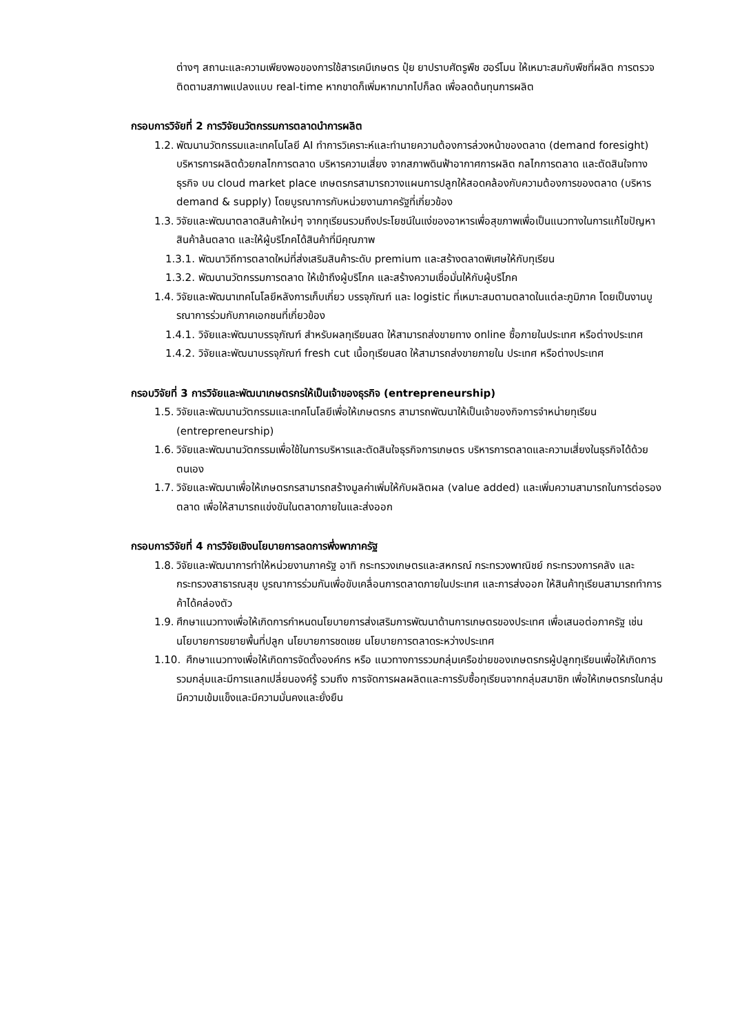ต่างๆ สถานะและความเพียงพอของการใช้สารเคมีเกษตร ปุ๋ย ยาปราบศัตรูพืช ฮอร์โมน ให้เหมาะสมกับพืชที่ผลิต การตรวจติดตามสภาพแปลงแบบ real-time หากขาดก็เพิ่มหากมากไปก็ลด เพื่อลดต้นทุนการผลิต
กรอบการวิจัยที่ 2 การวิจัยนวัตกรรมการตลาดนำการผลิต
1.2. พัฒนานวัตกรรมและเทคโนโลยี AI ทำการวิเคราะห์และทำนายความต้องการล่วงหน้าของตลาด (demand foresight) บริหารการผลิตด้วยกลไกการตลาด บริหารความเสี่ยง จากสภาพดินฟ้าอากาศการผลิต กลไกการตลาด และตัดสินใจทางธุรกิจ บน cloud market place เกษตรกรสามารถวางแผนการปลูกให้สอดคล้องกับความต้องการของตลาด (บริหาร demand & supply) โดยบูรณาการกับหน่วยงานภาครัฐที่เกี่ยวข้อง
1.3. วิจัยและพัฒนาตลาดสินค้าใหม่ๆ จากทุเรียนรวมถึงประโยชน์ในแง่ของอาหารเพื่อสุขภาพเพื่อเป็นแนวทางในการแก้ไขปัญหาสินค้าล้นตลาด และให้ผู้บริโภคได้สินค้าที่มีคุณภาพ
1.3.1. พัฒนาวิถีการตลาดใหม่ที่ส่งเสริมสินค้าระดับ premium และสร้างตลาดพิเศษให้กับทุเรียน
1.3.2. พัฒนานวัตกรรมการตลาด ให้เข้าถึงผู้บริโภค และสร้างความเชื่อมั่นให้กับผู้บริโภค
1.4. วิจัยและพัฒนาเทคโนโลยีหลังการเก็บเกี่ยว บรรจุภัณฑ์ และ logistic ที่เหมาะสมตามตลาดในแต่ละภูมิภาค โดยเป็นงานบูรณาการร่วมกับภาคเอกชนที่เกี่ยวข้อง
1.4.1. วิจัยและพัฒนาบรรจุภัณฑ์ สำหรับผลทุเรียนสด ให้สามารถส่งขายทาง online ซื้อภายในประเทศ หรือต่างประเทศ
1.4.2. วิจัยและพัฒนาบรรจุภัณฑ์ fresh cut เนื้อทุเรียนสด ให้สามารถส่งขายภายใน ประเทศ หรือต่างประเทศ
กรอบวิจัยที่ 3 การวิจัยและพัฒนาเกษตรกรให้เป็นเจ้าของธุรกิจ (entrepreneurship)
1.5. วิจัยและพัฒนานวัตกรรมและเทคโนโลยีเพื่อให้เกษตรกร สามารถพัฒนาให้เป็นเจ้าของกิจการจำหน่ายทุเรียน (entrepreneurship)
1.6. วิจัยและพัฒนานวัตกรรมเพื่อใช้ในการบริหารและตัดสินใจธุรกิจการเกษตร บริหารการตลาดและความเสี่ยงในธุรกิจได้ด้วยตนเอง
1.7. วิจัยและพัฒนาเพื่อให้เกษตรกรสามารถสร้างมูลค่าเพิ่มให้กับผลิตผล (value added) และเพิ่มความสามารถในการต่อรองตลาด เพื่อให้สามารถแข่งขันในตลาดภายในและส่งออก
กรอบการวิจัยที่ 4 การวิจัยเชิงนโยบายการลดการพึ่งพาภาครัฐ
1.8. วิจัยและพัฒนาการทำให้หน่วยงานภาครัฐ อาทิ กระทรวงเกษตรและสหกรณ์ กระทรวงพาณิชย์ กระทรวงการคลัง และกระทรวงสาธารณสุข บูรณาการร่วมกันเพื่อขับเคลื่อนการตลาดภายในประเทศ และการส่งออก ให้สินค้าทุเรียนสามารถทำการค้าได้คล่องตัว
1.9. ศึกษาแนวทางเพื่อให้เกิดการกำหนดนโยบายการส่งเสริมการพัฒนาด้านการเกษตรของประเทศ เพื่อเสนอต่อภาครัฐ เช่น นโยบายการขยายพื้นที่ปลูก นโยบายการชดเชย นโยบายการตลาดระหว่างประเทศ
1.10. ศึกษาแนวทางเพื่อให้เกิดการจัดตั้งองค์กร หรือ แนวทางการรวมกลุ่มเครือข่ายของเกษตรกรผู้ปลูกทุเรียนเพื่อให้เกิดการรวมกลุ่มและมีการแลกเปลี่ยนองค์รู้ รวมถึง การจัดการผลผลิตและการรับซื้อทุเรียนจากกลุ่มสมาชิก เพื่อให้เกษตรกรในกลุ่มมีความเข้มแข็งและมีความมั่นคงและยั่งยืน